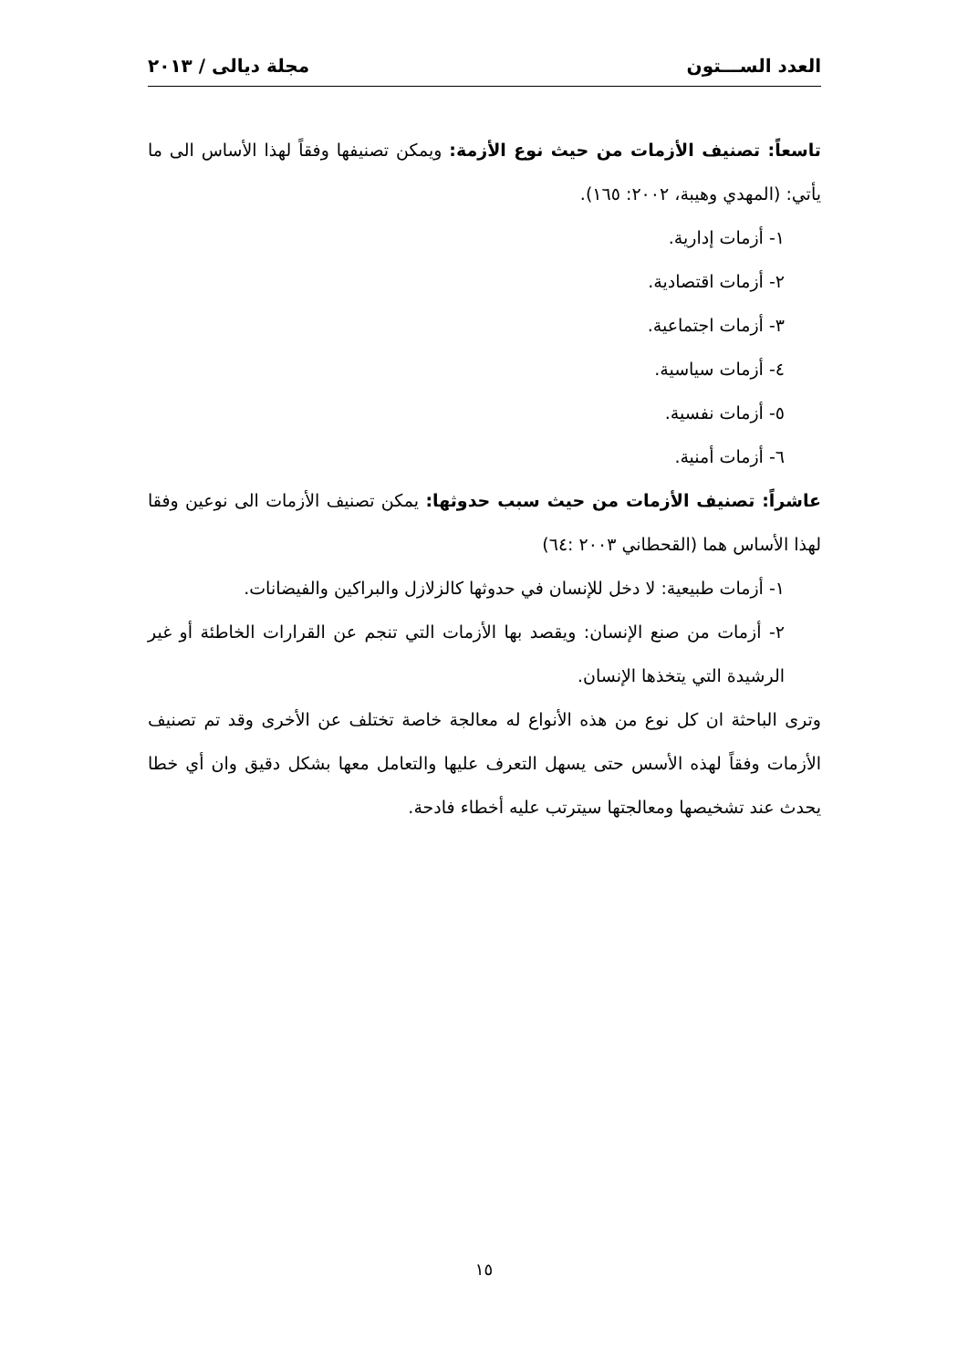العدد الســـتون مجلة ديالى / ٢٠١٣
تاسعاً: تصنيف الأزمات من حيث نوع الأزمة: ويمكن تصنيفها وفقاً لهذا الأساس الى ما يأتي: (المهدي وهيبة، ٢٠٠٢: ١٦٥).
١- أزمات إدارية.
٢- أزمات اقتصادية.
٣- أزمات اجتماعية.
٤- أزمات سياسية.
٥- أزمات نفسية.
٦- أزمات أمنية.
عاشراً: تصنيف الأزمات من حيث سبب حدوثها: يمكن تصنيف الأزمات الى نوعين وفقا لهذا الأساس هما (القحطاني ٢٠٠٣ :٦٤)
١- أزمات طبيعية: لا دخل للإنسان في حدوثها كالزلازل والبراكين والفيضانات.
٢- أزمات من صنع الإنسان: ويقصد بها الأزمات التي تنجم عن القرارات الخاطئة أو غير الرشيدة التي يتخذها الإنسان.
وترى الباحثة ان كل نوع من هذه الأنواع له معالجة خاصة تختلف عن الأخرى وقد تم تصنيف الأزمات وفقاً لهذه الأسس حتى يسهل التعرف عليها والتعامل معها بشكل دقيق وان أي خطا يحدث عند تشخيصها ومعالجتها سيترتب عليه أخطاء فادحة.
١٥